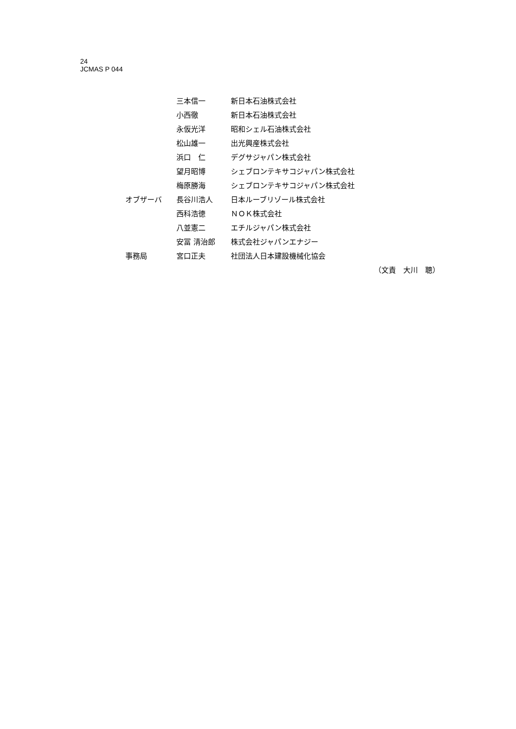24
JCMAS P 044
| | 三本信一 | 新日本石油株式会社 |
| | 小西徹 | 新日本石油株式会社 |
| | 永仮光洋 | 昭和シェル石油株式会社 |
| | 松山雄一 | 出光興産株式会社 |
| | 浜口 仁 | デグサジャパン株式会社 |
| | 望月昭博 | シェブロンテキサコジャパン株式会社 |
| | 梅原勝海 | シェブロンテキサコジャパン株式会社 |
| オブザーバ | 長谷川浩人 | 日本ルーブリゾール株式会社 |
| | 西科浩徳 | ＮＯＫ株式会社 |
| | 八並憲二 | エチルジャパン株式会社 |
| | 安冨 清治郎 | 株式会社ジャパンエナジー |
| 事務局 | 宮口正夫 | 社団法人日本建設機械化協会 |
（文責　大川　聰）